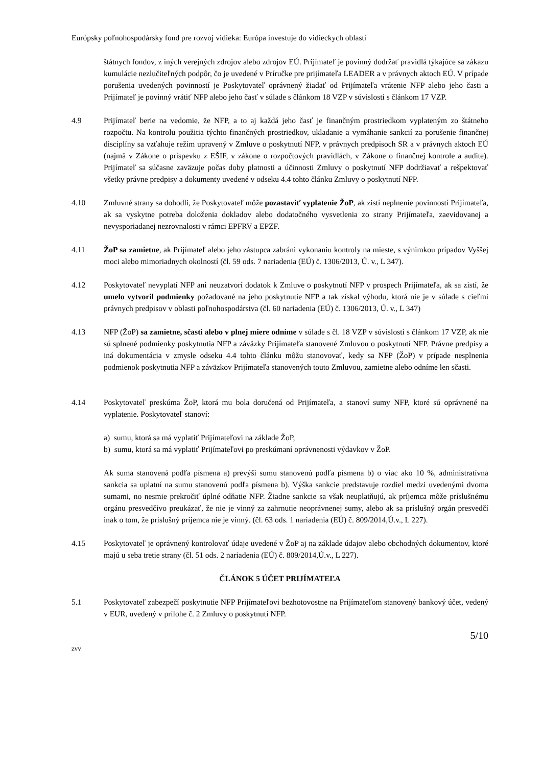Európsky poľnohospodársky fond pre rozvoj vidieka: Európa investuje do vidieckych oblastí
štátnych fondov, z iných verejných zdrojov alebo zdrojov EÚ. Prijímateľ je povinný dodržať pravidlá týkajúce sa zákazu kumulácie nezlučiteľných podpôr, čo je uvedené v Príručke pre prijímateľa LEADER a v právnych aktoch EÚ. V prípade porušenia uvedených povinností je Poskytovateľ oprávnený žiadať od Prijímateľa vrátenie NFP alebo jeho časti a Prijímateľ je povinný vrátiť NFP alebo jeho časť v súlade s článkom 18 VZP v súvislosti s článkom 17 VZP.
4.9 Prijímateľ berie na vedomie, že NFP, a to aj každá jeho časť je finančným prostriedkom vyplateným zo štátneho rozpočtu. Na kontrolu použitia týchto finančných prostriedkov, ukladanie a vymáhanie sankcií za porušenie finančnej disciplíny sa vzťahuje režim upravený v Zmluve o poskytnutí NFP, v právnych predpisoch SR a v právnych aktoch EÚ (najmä v Zákone o príspevku z EŠIF, v zákone o rozpočtových pravidlách, v Zákone o finančnej kontrole a audite). Prijímateľ sa súčasne zaväzuje počas doby platnosti a účinnosti Zmluvy o poskytnutí NFP dodržiavať a rešpektovať všetky právne predpisy a dokumenty uvedené v odseku 4.4 tohto článku Zmluvy o poskytnutí NFP.
4.10 Zmluvné strany sa dohodli, že Poskytovateľ môže pozastaviť vyplatenie ŽoP, ak zistí neplnenie povinností Prijímateľa, ak sa vyskytne potreba doloženia dokladov alebo dodatočného vysvetlenia zo strany Prijímateľa, zaevidovanej a nevysporiadanej nezrovnalosti v rámci EPFRV a EPZF.
4.11 ŽoP sa zamietne, ak Prijímateľ alebo jeho zástupca zabráni vykonaniu kontroly na mieste, s výnimkou prípadov Vyššej moci alebo mimoriadnych okolností (čl. 59 ods. 7 nariadenia (EÚ) č. 1306/2013, Ú. v., L 347).
4.12 Poskytovateľ nevyplatí NFP ani neuzatvorí dodatok k Zmluve o poskytnutí NFP v prospech Prijímateľa, ak sa zistí, že umelo vytvoril podmienky požadované na jeho poskytnutie NFP a tak získal výhodu, ktorá nie je v súlade s cieľmi právnych predpisov v oblasti poľnohospodárstva (čl. 60 nariadenia (EÚ) č. 1306/2013, Ú. v., L 347)
4.13 NFP (ŽoP) sa zamietne, sčasti alebo v plnej miere odníme v súlade s čl. 18 VZP v súvislosti s článkom 17 VZP, ak nie sú splnené podmienky poskytnutia NFP a záväzky Prijímateľa stanovené Zmluvou o poskytnutí NFP. Právne predpisy a iná dokumentácia v zmysle odseku 4.4 tohto článku môžu stanovovať, kedy sa NFP (ŽoP) v prípade nesplnenia podmienok poskytnutia NFP a záväzkov Prijímateľa stanovených touto Zmluvou, zamietne alebo odníme len sčasti.
4.14 Poskytovateľ preskúma ŽoP, ktorá mu bola doručená od Prijímateľa, a stanoví sumy NFP, ktoré sú oprávnené na vyplatenie. Poskytovateľ stanoví:
a) sumu, ktorá sa má vyplatiť Prijímateľovi na základe ŽoP,
b) sumu, ktorá sa má vyplatiť Prijímateľovi po preskúmaní oprávnenosti výdavkov v ŽoP.
Ak suma stanovená podľa písmena a) prevýši sumu stanovenú podľa písmena b) o viac ako 10 %, administratívna sankcia sa uplatní na sumu stanovenú podľa písmena b). Výška sankcie predstavuje rozdiel medzi uvedenými dvoma sumami, no nesmie prekročiť úplné odňatie NFP. Žiadne sankcie sa však neuplatňujú, ak príjemca môže príslušnému orgánu presvedčivo preukázať, že nie je vinný za zahrnutie neoprávnenej sumy, alebo ak sa príslušný orgán presvedčí inak o tom, že príslušný príjemca nie je vinný. (čl. 63 ods. 1 nariadenia (EÚ) č. 809/2014,Ú.v., L 227).
4.15 Poskytovateľ je oprávnený kontrolovať údaje uvedené v ŽoP aj na základe údajov alebo obchodných dokumentov, ktoré majú u seba tretie strany (čl. 51 ods. 2 nariadenia (EÚ) č. 809/2014,Ú.v., L 227).
ČLÁNOK 5 ÚČET PRIJÍMATEĽA
5.1 Poskytovateľ zabezpečí poskytnutie NFP Prijímateľovi bezhotovostne na Prijímateľom stanovený bankový účet, vedený v EUR, uvedený v prílohe č. 2 Zmluvy o poskytnutí NFP.
5/10
zvv